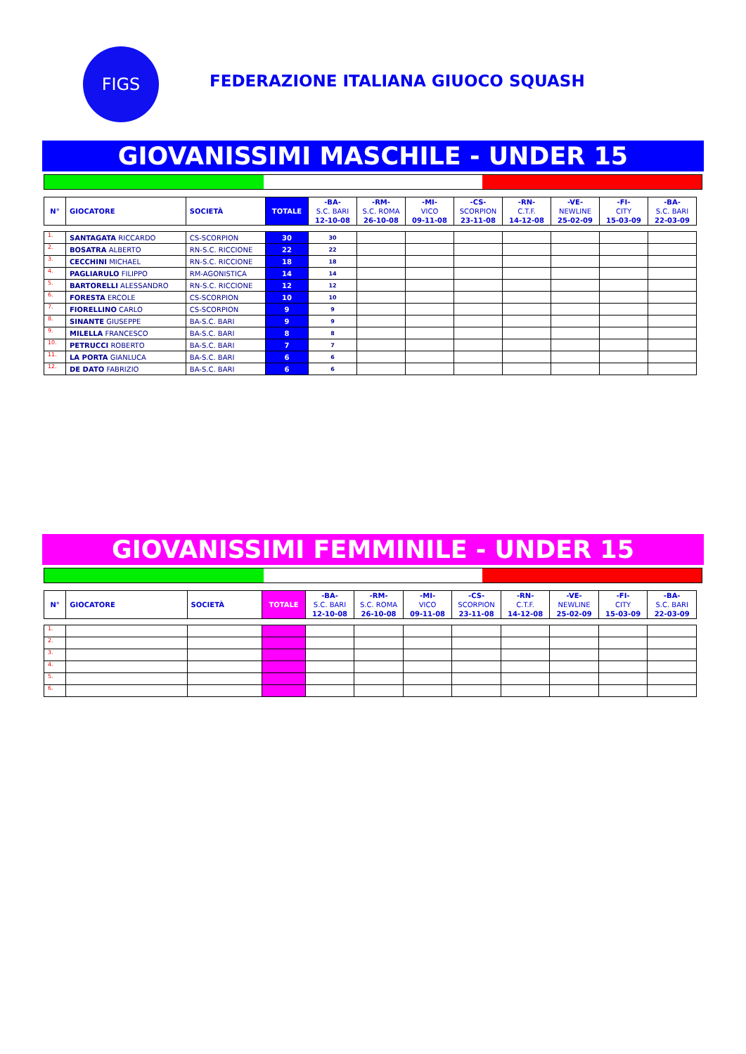FIGS
FEDERAZIONE ITALIANA GIUOCO SQUASH
GIOVANISSIMI MASCHILE - UNDER 15
| N° | GIOCATORE | SOCIETÀ | TOTALE | -BA- S.C. BARI 12-10-08 | -RM- S.C. ROMA 26-10-08 | -MI- VICO 09-11-08 | -CS- SCORPION 23-11-08 | -RN- C.T.F. 14-12-08 | -VE- NEWLINE 25-02-09 | -FI- CITY 15-03-09 | -BA- S.C. BARI 22-03-09 |
| --- | --- | --- | --- | --- | --- | --- | --- | --- | --- | --- | --- |
| 1. | SANTAGATA RICCARDO | CS-SCORPION | 30 | 30 | | | | | | | |
| 2. | BOSATRA ALBERTO | RN-S.C. RICCIONE | 22 | 22 | | | | | | | |
| 3. | CECCHINI MICHAEL | RN-S.C. RICCIONE | 18 | 18 | | | | | | | |
| 4. | PAGLIARULO FILIPPO | RM-AGONISTICA | 14 | 14 | | | | | | | |
| 5. | BARTORELLI ALESSANDRO | RN-S.C. RICCIONE | 12 | 12 | | | | | | | |
| 6. | FORESTA ERCOLE | CS-SCORPION | 10 | 10 | | | | | | | |
| 7. | FIORELLINO CARLO | CS-SCORPION | 9 | 9 | | | | | | | |
| 8. | SINANTE GIUSEPPE | BA-S.C. BARI | 9 | 9 | | | | | | | |
| 9. | MILELLA FRANCESCO | BA-S.C. BARI | 8 | 8 | | | | | | | |
| 10. | PETRUCCI ROBERTO | BA-S.C. BARI | 7 | 7 | | | | | | | |
| 11. | LA PORTA GIANLUCA | BA-S.C. BARI | 6 | 6 | | | | | | | |
| 12. | DE DATO FABRIZIO | BA-S.C. BARI | 6 | 6 | | | | | | | |
GIOVANISSIMI FEMMINILE - UNDER 15
| N° | GIOCATORE | SOCIETÀ | TOTALE | -BA- S.C. BARI 12-10-08 | -RM- S.C. ROMA 26-10-08 | -MI- VICO 09-11-08 | -CS- SCORPION 23-11-08 | -RN- C.T.F. 14-12-08 | -VE- NEWLINE 25-02-09 | -FI- CITY 15-03-09 | -BA- S.C. BARI 22-03-09 |
| --- | --- | --- | --- | --- | --- | --- | --- | --- | --- | --- | --- |
| 1. | | | | | | | | | | | |
| 2. | | | | | | | | | | | |
| 3. | | | | | | | | | | | |
| 4. | | | | | | | | | | | |
| 5. | | | | | | | | | | | |
| 6. | | | | | | | | | | | |